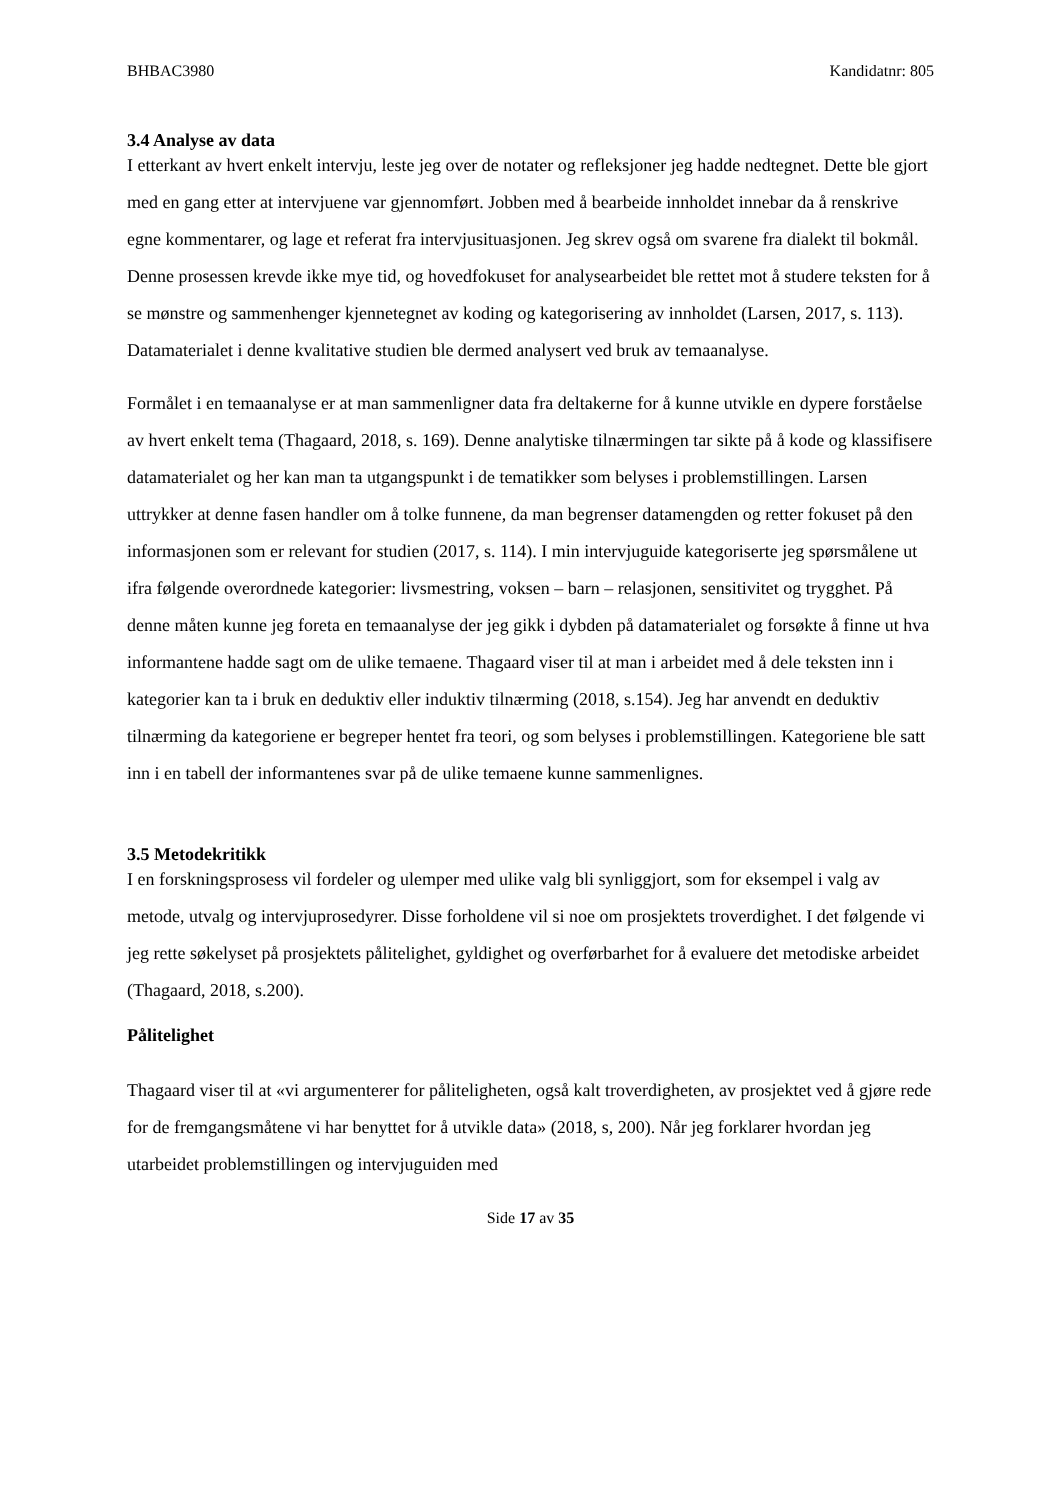BHBAC3980 Kandidatnr: 805
3.4 Analyse av data
I etterkant av hvert enkelt intervju, leste jeg over de notater og refleksjoner jeg hadde nedtegnet. Dette ble gjort med en gang etter at intervjuene var gjennomført. Jobben med å bearbeide innholdet innebar da å renskrive egne kommentarer, og lage et referat fra intervjusituasjonen. Jeg skrev også om svarene fra dialekt til bokmål. Denne prosessen krevde ikke mye tid, og hovedfokuset for analysearbeidet ble rettet mot å studere teksten for å se mønstre og sammenhenger kjennetegnet av koding og kategorisering av innholdet (Larsen, 2017, s. 113). Datamaterialet i denne kvalitative studien ble dermed analysert ved bruk av temaanalyse.
Formålet i en temaanalyse er at man sammenligner data fra deltakerne for å kunne utvikle en dypere forståelse av hvert enkelt tema (Thagaard, 2018, s. 169). Denne analytiske tilnærmingen tar sikte på å kode og klassifisere datamaterialet og her kan man ta utgangspunkt i de tematikker som belyses i problemstillingen. Larsen uttrykker at denne fasen handler om å tolke funnene, da man begrenser datamengden og retter fokuset på den informasjonen som er relevant for studien (2017, s. 114). I min intervjuguide kategoriserte jeg spørsmålene ut ifra følgende overordnede kategorier: livsmestring, voksen – barn – relasjonen, sensitivitet og trygghet. På denne måten kunne jeg foreta en temaanalyse der jeg gikk i dybden på datamaterialet og forsøkte å finne ut hva informantene hadde sagt om de ulike temaene. Thagaard viser til at man i arbeidet med å dele teksten inn i kategorier kan ta i bruk en deduktiv eller induktiv tilnærming (2018, s.154). Jeg har anvendt en deduktiv tilnærming da kategoriene er begreper hentet fra teori, og som belyses i problemstillingen. Kategoriene ble satt inn i en tabell der informantenes svar på de ulike temaene kunne sammenlignes.
3.5 Metodekritikk
I en forskningsprosess vil fordeler og ulemper med ulike valg bli synliggjort, som for eksempel i valg av metode, utvalg og intervjuprosedyrer. Disse forholdene vil si noe om prosjektets troverdighet. I det følgende vi jeg rette søkelyset på prosjektets pålitelighet, gyldighet og overførbarhet for å evaluere det metodiske arbeidet (Thagaard, 2018, s.200).
Pålitelighet
Thagaard viser til at «vi argumenterer for påliteligheten, også kalt troverdigheten, av prosjektet ved å gjøre rede for de fremgangsmåtene vi har benyttet for å utvikle data» (2018, s, 200). Når jeg forklarer hvordan jeg utarbeidet problemstillingen og intervjuguiden med
Side 17 av 35